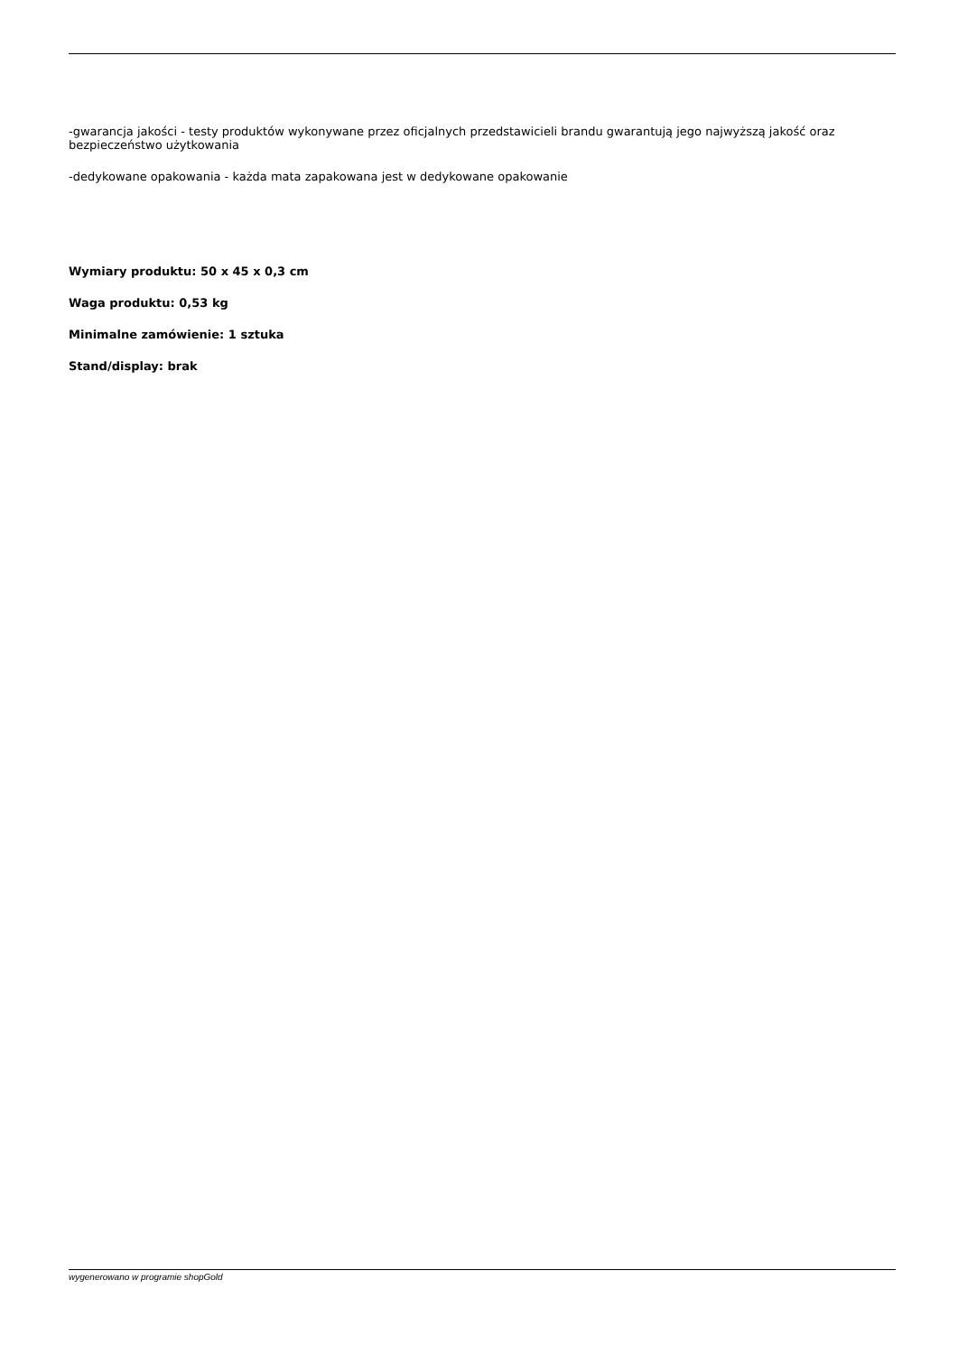-gwarancja jakości - testy produktów wykonywane przez oficjalnych przedstawicieli brandu gwarantują jego najwyższą jakość oraz bezpieczeństwo użytkowania
-dedykowane opakowania - każda mata zapakowana jest w dedykowane opakowanie
Wymiary produktu: 50 x 45 x 0,3 cm
Waga produktu: 0,53 kg
Minimalne zamówienie: 1 sztuka
Stand/display: brak
wygenerowano w programie shopGold